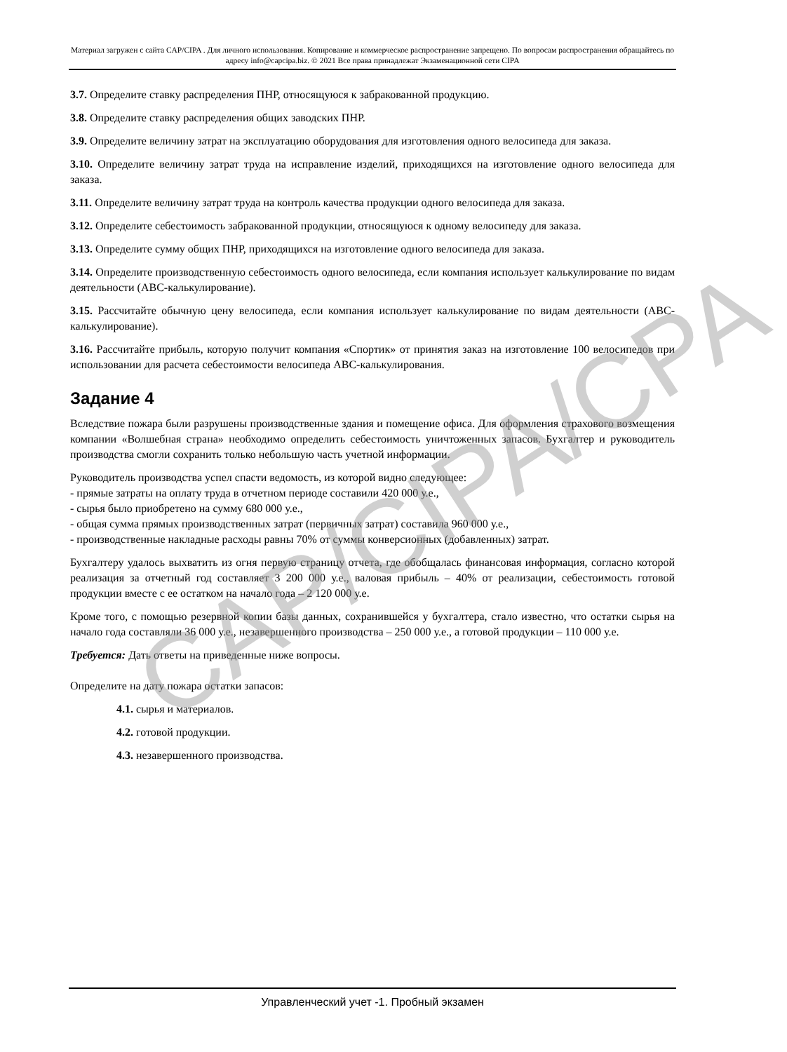Материал загружен с сайта CAP/CIPA . Для личного использования. Копирование и коммерческое распространение запрещено. По вопросам распространения обращайтесь по адресу info@capcipa.biz. © 2021 Все права принадлежат Экзаменационной сети CIPA
3.7. Определите ставку распределения ПНР, относящуюся к забракованной продукцию.
3.8. Определите ставку распределения общих заводских ПНР.
3.9. Определите величину затрат на эксплуатацию оборудования для изготовления одного велосипеда для заказа.
3.10. Определите величину затрат труда на исправление изделий, приходящихся на изготовление одного велосипеда для заказа.
3.11. Определите величину затрат труда на контроль качества продукции одного велосипеда для заказа.
3.12. Определите себестоимость забракованной продукции, относящуюся к одному велосипеду для заказа.
3.13. Определите сумму общих ПНР, приходящихся на изготовление одного велосипеда для заказа.
3.14. Определите производственную себестоимость одного велосипеда, если компания использует калькулирование по видам деятельности (АВС-калькулирование).
3.15. Рассчитайте обычную цену велосипеда, если компания использует калькулирование по видам деятельности (АВС-калькулирование).
3.16. Рассчитайте прибыль, которую получит компания «Спортик» от принятия заказ на изготовление 100 велосипедов при использовании для расчета себестоимости велосипеда АВС-калькулирования.
Задание 4
Вследствие пожара были разрушены производственные здания и помещение офиса. Для оформления страхового возмещения компании «Волшебная страна» необходимо определить себестоимость уничтоженных запасов. Бухгалтер и руководитель производства смогли сохранить только небольшую часть учетной информации.
Руководитель производства успел спасти ведомость, из которой видно следующее:
- прямые затраты на оплату труда в отчетном периоде составили 420 000 у.е.,
- сырья было приобретено на сумму 680 000 у.е.,
- общая сумма прямых производственных затрат (первичных затрат) составила 960 000 у.е.,
- производственные накладные расходы равны 70% от суммы конверсионных (добавленных) затрат.
Бухгалтеру удалось выхватить из огня первую страницу отчета, где обобщалась финансовая информация, согласно которой реализация за отчетный год составляет 3 200 000 у.е., валовая прибыль – 40% от реализации, себестоимость готовой продукции вместе с ее остатком на начало года – 2 120 000 у.е.
Кроме того, с помощью резервной копии базы данных, сохранившейся у бухгалтера, стало известно, что остатки сырья на начало года составляли 36 000 у.е., незавершенного производства – 250 000 у.е., а готовой продукции – 110 000 у.е.
Требуется: Дать ответы на приведенные ниже вопросы.
Определите на дату пожара остатки запасов:
4.1. сырья и материалов.
4.2. готовой продукции.
4.3. незавершенного производства.
CAP/CIPA/CPA
Управленческий учет -1. Пробный экзамен